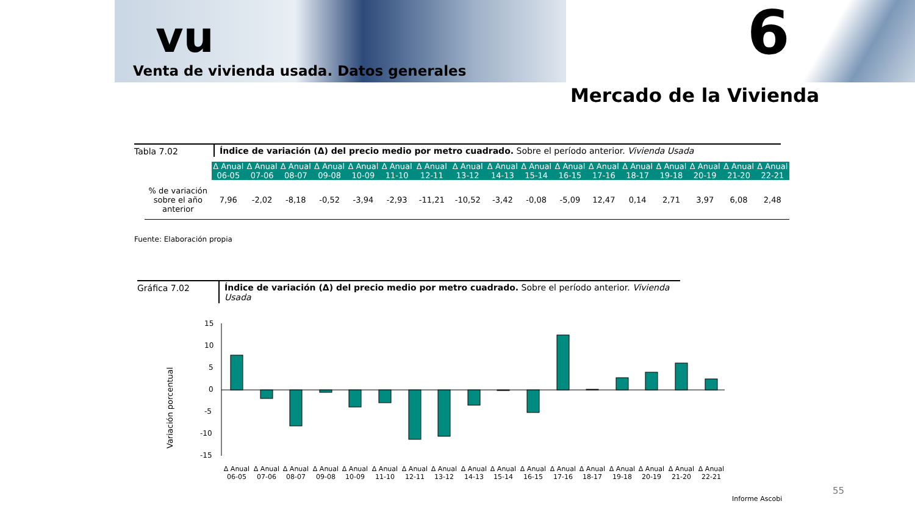vu
Venta de vivienda usada. Datos generales
6
Mercado de la Vivienda
Tabla 7.02 Índice de variación (Δ) del precio medio por metro cuadrado. Sobre el período anterior. Vivienda Usada
| | Δ Anual 06-05 | Δ Anual 07-06 | Δ Anual 08-07 | Δ Anual 09-08 | Δ Anual 10-09 | Δ Anual 11-10 | Δ Anual 12-11 | Δ Anual 13-12 | Δ Anual 14-13 | Δ Anual 15-14 | Δ Anual 16-15 | Δ Anual 17-16 | Δ Anual 18-17 | Δ Anual 19-18 | Δ Anual 20-19 | Δ Anual 21-20 | Δ Anual 22-21 |
| --- | --- | --- | --- | --- | --- | --- | --- | --- | --- | --- | --- | --- | --- | --- | --- | --- | --- |
| % de variación sobre el año anterior | 7,96 | -2,02 | -8,18 | -0,52 | -3,94 | -2,93 | -11,21 | -10,52 | -3,42 | -0,08 | -5,09 | 12,47 | 0,14 | 2,71 | 3,97 | 6,08 | 2,48 |
Fuente: Elaboración propia
Gráfica 7.02 Índice de variación (Δ) del precio medio por metro cuadrado. Sobre el período anterior. Vivienda Usada
Variación porcentual
15
10
5
0
-5
-10
-15
Δ Anual
06-05
Δ Anual
07-06
Δ Anual
08-07
Δ Anual
09-08
Δ Anual
10-09
Δ Anual
11-10
Δ Anual
12-11
Δ Anual
13-12
Δ Anual
14-13
Δ Anual
15-14
Δ Anual
16-15
Δ Anual
17-16
Δ Anual
18-17
Δ Anual
19-18
Δ Anual
20-19
Δ Anual
21-20
Δ Anual
22-21
55
Informe Ascobi